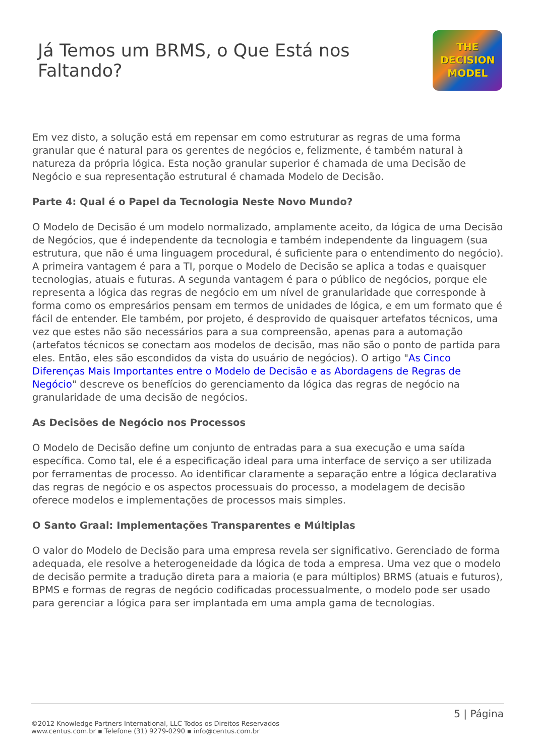Já Temos um BRMS, o Que Está nos Faltando?
THE
DECISION
MODEL
Em vez disto, a solução está em repensar em como estruturar as regras de uma forma granular que é natural para os gerentes de negócios e, felizmente, é também natural à natureza da própria lógica. Esta noção granular superior é chamada de uma Decisão de Negócio e sua representação estrutural é chamada Modelo de Decisão.
Parte 4: Qual é o Papel da Tecnologia Neste Novo Mundo?
O Modelo de Decisão é um modelo normalizado, amplamente aceito, da lógica de uma Decisão de Negócios, que é independente da tecnologia e também independente da linguagem (sua estrutura, que não é uma linguagem procedural, é suficiente para o entendimento do negócio). A primeira vantagem é para a TI, porque o Modelo de Decisão se aplica a todas e quaisquer tecnologias, atuais e futuras. A segunda vantagem é para o público de negócios, porque ele representa a lógica das regras de negócio em um nível de granularidade que corresponde à forma como os empresários pensam em termos de unidades de lógica, e em um formato que é fácil de entender. Ele também, por projeto, é desprovido de quaisquer artefatos técnicos, uma vez que estes não são necessários para a sua compreensão, apenas para a automação (artefatos técnicos se conectam aos modelos de decisão, mas não são o ponto de partida para eles. Então, eles são escondidos da vista do usuário de negócios). O artigo "As Cinco Diferenças Mais Importantes entre o Modelo de Decisão e as Abordagens de Regras de Negócio" descreve os benefícios do gerenciamento da lógica das regras de negócio na granularidade de uma decisão de negócios.
As Decisões de Negócio nos Processos
O Modelo de Decisão define um conjunto de entradas para a sua execução e uma saída específica. Como tal, ele é a especificação ideal para uma interface de serviço a ser utilizada por ferramentas de processo. Ao identificar claramente a separação entre a lógica declarativa das regras de negócio e os aspectos processuais do processo, a modelagem de decisão oferece modelos e implementações de processos mais simples.
O Santo Graal: Implementações Transparentes e Múltiplas
O valor do Modelo de Decisão para uma empresa revela ser significativo. Gerenciado de forma adequada, ele resolve a heterogeneidade da lógica de toda a empresa. Uma vez que o modelo de decisão permite a tradução direta para a maioria (e para múltiplos) BRMS (atuais e futuros), BPMS e formas de regras de negócio codificadas processualmente, o modelo pode ser usado para gerenciar a lógica para ser implantada em uma ampla gama de tecnologias.
5 | Página
©2012 Knowledge Partners International, LLC Todos os Direitos Reservados
www.centus.com.br ▪ Telefone (31) 9279-0290 ▪ info@centus.com.br